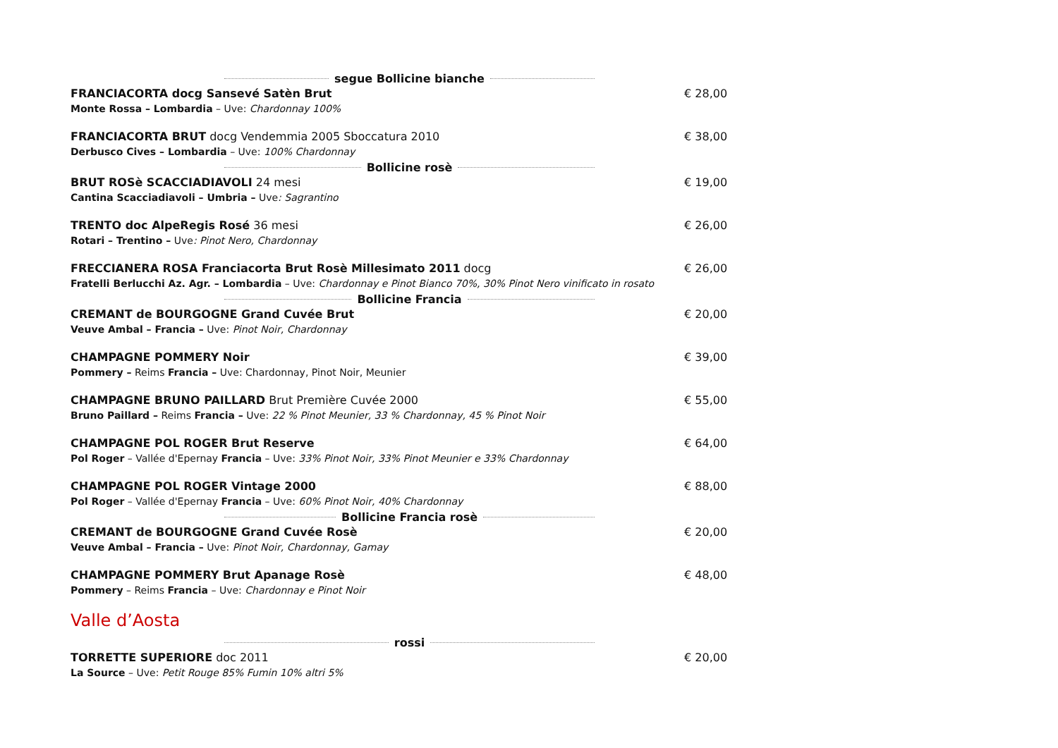segue Bollicine bianche
FRANCIACORTA docg Sansevé Satèn Brut
Monte Rossa – Lombardia – Uve: Chardonnay 100%
€ 28,00
FRANCIACORTA BRUT docg Vendemmia 2005 Sboccatura 2010
Derbusco Cives – Lombardia – Uve: 100% Chardonnay
€ 38,00
Bollicine rosè
BRUT ROSè SCACCIADIAVOLI 24 mesi
Cantina Scacciadiavoli – Umbria – Uve: Sagrantino
€ 19,00
TRENTO doc AlpeRegis Rosé 36 mesi
Rotari – Trentino – Uve: Pinot Nero, Chardonnay
€ 26,00
FRECCIANERA ROSA Franciacorta Brut Rosè Millesimato 2011 docg
Fratelli Berlucchi Az. Agr. – Lombardia – Uve: Chardonnay e Pinot Bianco 70%, 30% Pinot Nero vinificato in rosato
€ 26,00
Bollicine Francia
CREMANT de BOURGOGNE Grand Cuvée Brut
Veuve Ambal – Francia – Uve: Pinot Noir, Chardonnay
€ 20,00
CHAMPAGNE POMMERY Noir
Pommery – Reims Francia – Uve: Chardonnay, Pinot Noir, Meunier
€ 39,00
CHAMPAGNE BRUNO PAILLARD Brut Première Cuvée 2000
Bruno Paillard – Reims Francia – Uve: 22 % Pinot Meunier, 33 % Chardonnay, 45 % Pinot Noir
€ 55,00
CHAMPAGNE POL ROGER Brut Reserve
Pol Roger – Vallée d'Epernay Francia – Uve: 33% Pinot Noir, 33% Pinot Meunier e 33% Chardonnay
€ 64,00
CHAMPAGNE POL ROGER Vintage 2000
Pol Roger – Vallée d'Epernay Francia – Uve: 60% Pinot Noir, 40% Chardonnay
€ 88,00
Bollicine Francia rosè
CREMANT de BOURGOGNE Grand Cuvée Rosè
Veuve Ambal – Francia – Uve: Pinot Noir, Chardonnay, Gamay
€ 20,00
CHAMPAGNE POMMERY Brut Apanage Rosè
Pommery – Reims Francia – Uve: Chardonnay e Pinot Noir
€ 48,00
Valle d’Aosta
rossi
TORRETTE SUPERIORE doc 2011
La Source – Uve: Petit Rouge 85% Fumin 10% altri 5%
€ 20,00